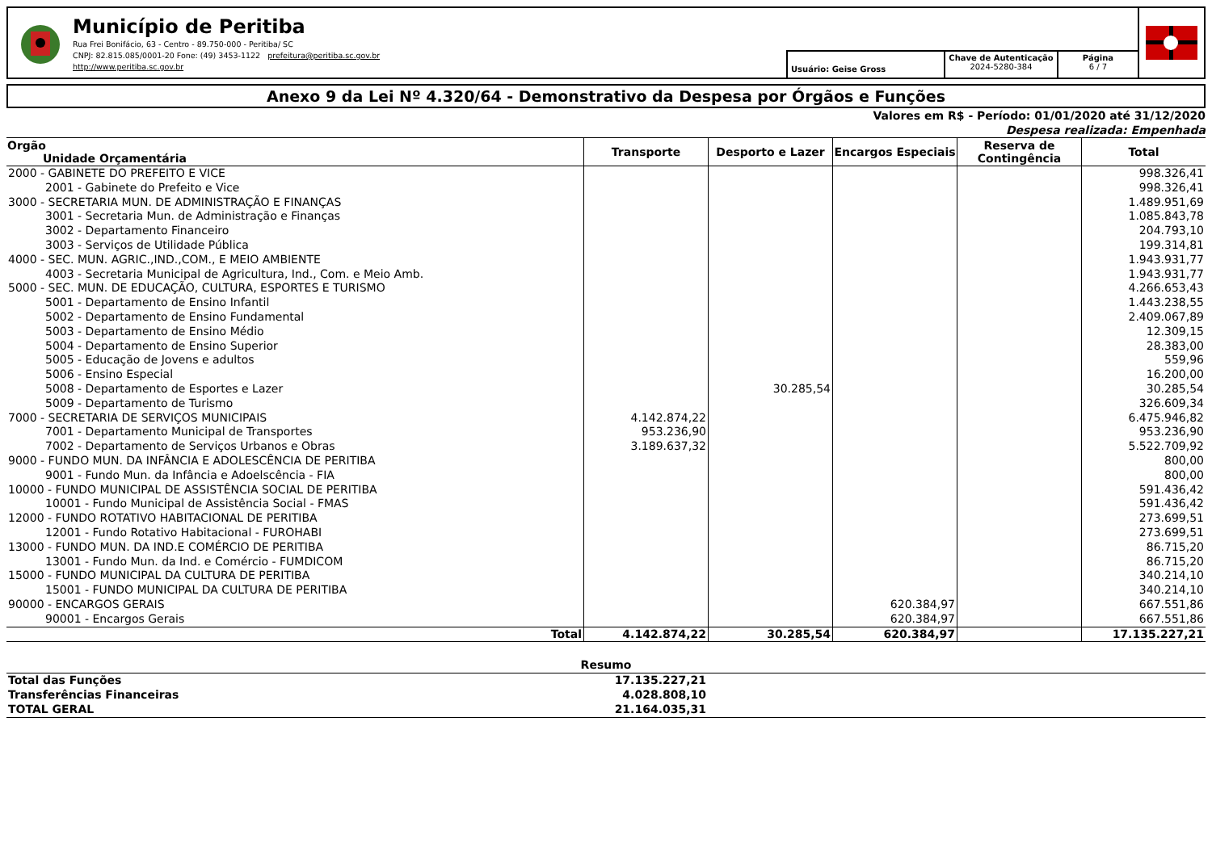Município de Peritiba
Rua Frei Bonifácio, 63 - Centro - 89.750-000 - Peritiba/ SC
CNPJ: 82.815.085/0001-20 Fone: (49) 3453-1122 prefeitura@peritiba.sc.gov.br
http://www.peritiba.sc.gov.br
Usuário: Geise Gross
Chave de Autenticação
2024-5280-384
Página
6 / 7
Anexo 9 da Lei Nº 4.320/64 - Demonstrativo da Despesa por Órgãos e Funções
Valores em R$ - Período: 01/01/2020 até 31/12/2020
Despesa realizada: Empenhada
| Orgão Unidade Orçamentária | Transporte | Desporto e Lazer | Encargos Especiais | Reserva de Contingência | Total |
| --- | --- | --- | --- | --- | --- |
| 2000 - GABINETE DO PREFEITO E VICE | | | | | 998.326,41 |
| 2001 - Gabinete do Prefeito e Vice | | | | | 998.326,41 |
| 3000 - SECRETARIA MUN. DE ADMINISTRAÇÃO E FINANÇAS | | | | | 1.489.951,69 |
| 3001 - Secretaria Mun. de Administração e Finanças | | | | | 1.085.843,78 |
| 3002 - Departamento Financeiro | | | | | 204.793,10 |
| 3003 - Serviços de Utilidade Pública | | | | | 199.314,81 |
| 4000 - SEC. MUN. AGRIC.,IND.,COM., E MEIO AMBIENTE | | | | | 1.943.931,77 |
| 4003 - Secretaria Municipal de Agricultura, Ind., Com. e Meio Amb. | | | | | 1.943.931,77 |
| 5000 - SEC. MUN. DE EDUCAÇÃO, CULTURA, ESPORTES E TURISMO | | | | | 4.266.653,43 |
| 5001 - Departamento de Ensino Infantil | | | | | 1.443.238,55 |
| 5002 - Departamento de Ensino Fundamental | | | | | 2.409.067,89 |
| 5003 - Departamento de Ensino Médio | | | | | 12.309,15 |
| 5004 - Departamento de Ensino Superior | | | | | 28.383,00 |
| 5005 - Educação de Jovens e adultos | | | | | 559,96 |
| 5006 - Ensino Especial | | | | | 16.200,00 |
| 5008 - Departamento de Esportes e Lazer | | 30.285,54 | | | 30.285,54 |
| 5009 - Departamento de Turismo | | | | | 326.609,34 |
| 7000 - SECRETARIA DE SERVIÇOS MUNICIPAIS | 4.142.874,22 | | | | 6.475.946,82 |
| 7001 - Departamento Municipal de Transportes | 953.236,90 | | | | 953.236,90 |
| 7002 - Departamento de Serviços Urbanos e Obras | 3.189.637,32 | | | | 5.522.709,92 |
| 9000 - FUNDO MUN. DA INFÂNCIA E ADOLESCÊNCIA DE PERITIBA | | | | | 800,00 |
| 9001 - Fundo Mun. da Infância e Adoelscência - FIA | | | | | 800,00 |
| 10000 - FUNDO MUNICIPAL DE ASSISTÊNCIA SOCIAL DE PERITIBA | | | | | 591.436,42 |
| 10001 - Fundo Municipal de Assistência Social - FMAS | | | | | 591.436,42 |
| 12000 - FUNDO ROTATIVO HABITACIONAL DE PERITIBA | | | | | 273.699,51 |
| 12001 - Fundo Rotativo Habitacional - FUROHABI | | | | | 273.699,51 |
| 13000 - FUNDO MUN. DA IND.E COMÉRCIO DE PERITIBA | | | | | 86.715,20 |
| 13001 - Fundo Mun. da Ind. e Comércio - FUMDICOM | | | | | 86.715,20 |
| 15000 - FUNDO MUNICIPAL DA CULTURA DE PERITIBA | | | | | 340.214,10 |
| 15001 - FUNDO MUNICIPAL DA CULTURA DE PERITIBA | | | | | 340.214,10 |
| 90000 - ENCARGOS GERAIS | | | 620.384,97 | | 667.551,86 |
| 90001 - Encargos Gerais | | | 620.384,97 | | 667.551,86 |
| Total | 4.142.874,22 | 30.285,54 | 620.384,97 | | 17.135.227,21 |
Resumo
| Total das Funções | 17.135.227,21 | |
| Transferências Financeiras | 4.028.808,10 | |
| TOTAL GERAL | 21.164.035,31 | |